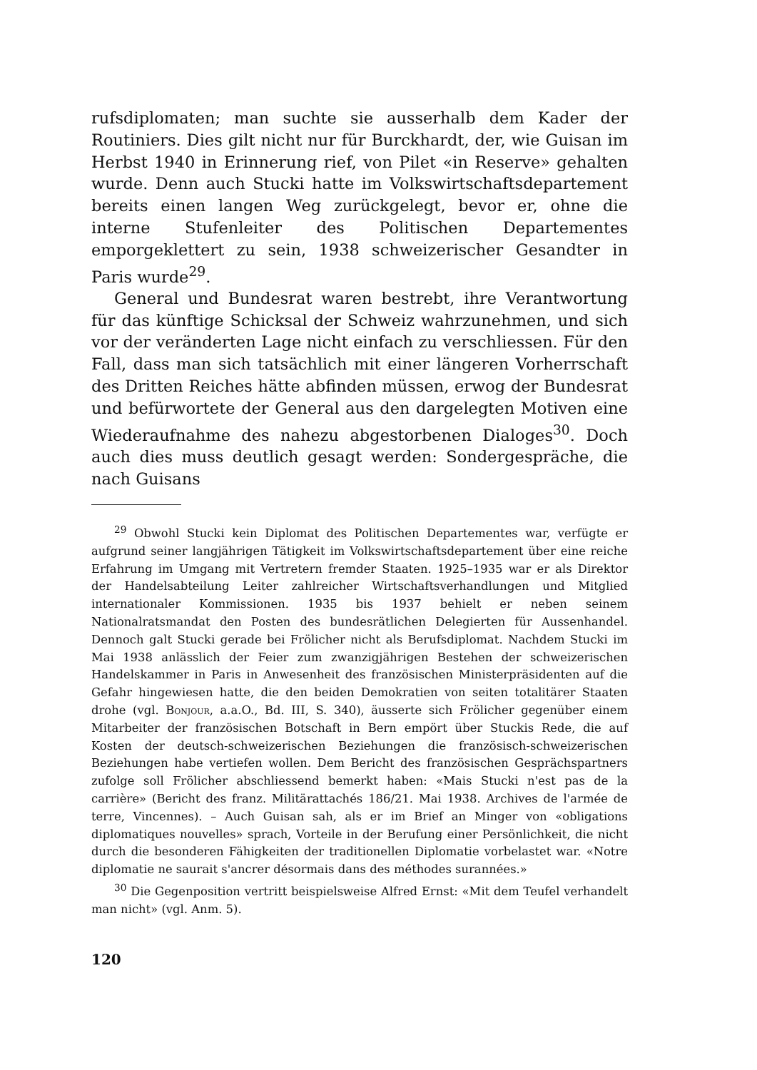rufsdiplomaten; man suchte sie ausserhalb dem Kader der Routiniers. Dies gilt nicht nur für Burckhardt, der, wie Guisan im Herbst 1940 in Erinnerung rief, von Pilet «in Reserve» gehalten wurde. Denn auch Stucki hatte im Volkswirtschaftsdepartement bereits einen langen Weg zurückgelegt, bevor er, ohne die interne Stufenleiter des Politischen Departementes emporgeklettert zu sein, 1938 schweizerischer Gesandter in Paris wurde<sup>29</sup>.
General und Bundesrat waren bestrebt, ihre Verantwortung für das künftige Schicksal der Schweiz wahrzunehmen, und sich vor der veränderten Lage nicht einfach zu verschliessen. Für den Fall, dass man sich tatsächlich mit einer längeren Vorherrschaft des Dritten Reiches hätte abfinden müssen, erwog der Bundesrat und befürwortete der General aus den dargelegten Motiven eine Wiederaufnahme des nahezu abgestorbenen Dialoges<sup>30</sup>. Doch auch dies muss deutlich gesagt werden: Sondergespräche, die nach Guisans
<sup>29</sup> Obwohl Stucki kein Diplomat des Politischen Departementes war, verfügte er aufgrund seiner langjährigen Tätigkeit im Volkswirtschaftsdepartement über eine reiche Erfahrung im Umgang mit Vertretern fremder Staaten. 1925–1935 war er als Direktor der Handelsabteilung Leiter zahlreicher Wirtschaftsverhandlungen und Mitglied internationaler Kommissionen. 1935 bis 1937 behielt er neben seinem Nationalratsmandat den Posten des bundesrätlichen Delegierten für Aussenhandel. Dennoch galt Stucki gerade bei Frölicher nicht als Berufsdiplomat. Nachdem Stucki im Mai 1938 anlässlich der Feier zum zwanzigjährigen Bestehen der schweizerischen Handelskammer in Paris in Anwesenheit des französischen Ministerpräsidenten auf die Gefahr hingewiesen hatte, die den beiden Demokratien von seiten totalitärer Staaten drohe (vgl. Bonjour, a.a.O., Bd. III, S. 340), äusserte sich Frölicher gegenüber einem Mitarbeiter der französischen Botschaft in Bern empört über Stuckis Rede, die auf Kosten der deutsch-schweizerischen Beziehungen die französisch-schweizerischen Beziehungen habe vertiefen wollen. Dem Bericht des französischen Gesprächspartners zufolge soll Frölicher abschliessend bemerkt haben: «Mais Stucki n'est pas de la carrière» (Bericht des franz. Militärattachés 186/21. Mai 1938. Archives de l'armée de terre, Vincennes). – Auch Guisan sah, als er im Brief an Minger von «obligations diplomatiques nouvelles» sprach, Vorteile in der Berufung einer Persönlichkeit, die nicht durch die besonderen Fähigkeiten der traditionellen Diplomatie vorbelastet war. «Notre diplomatie ne saurait s'ancrer désormais dans des méthodes surannées.»
<sup>30</sup> Die Gegenposition vertritt beispielsweise Alfred Ernst: «Mit dem Teufel verhandelt man nicht» (vgl. Anm. 5).
120